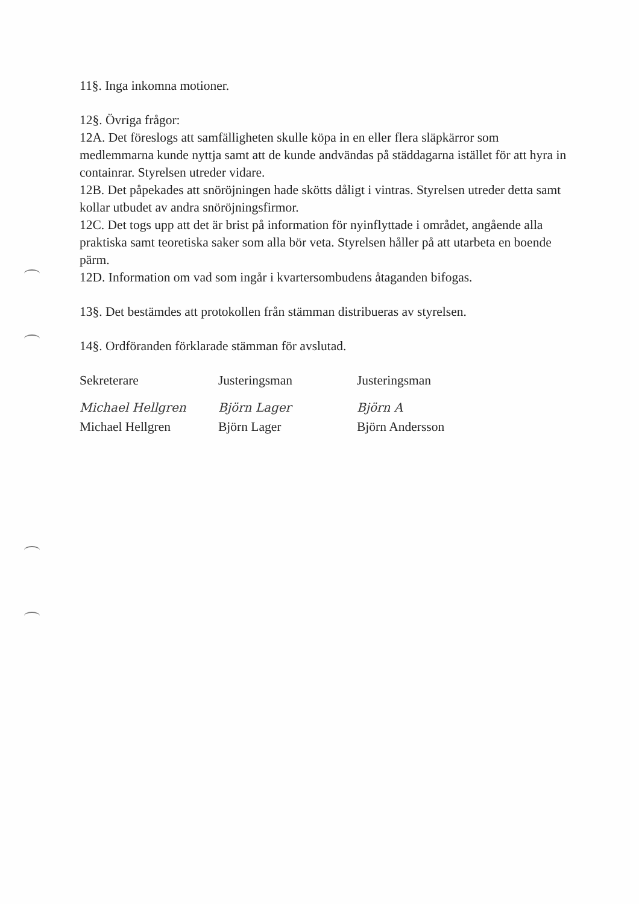11§. Inga inkomna motioner.
12§. Övriga frågor:
12A. Det föreslogs att samfälligheten skulle köpa in en eller flera släpkärror som medlemmarna kunde nyttja samt att de kunde andvändas på städdagarna istället för att hyra in containrar. Styrelsen utreder vidare.
12B. Det påpekades att snöröjningen hade skötts dåligt i vintras. Styrelsen utreder detta samt kollar utbudet av andra snöröjningsfirmor.
12C. Det togs upp att det är brist på information för nyinflyttade i området, angående alla praktiska samt teoretiska saker som alla bör veta. Styrelsen håller på att utarbeta en boende pärm.
12D. Information om vad som ingår i kvartersombudens åtaganden bifogas.
13§. Det bestämdes att protokollen från stämman distribueras av styrelsen.
14§. Ordföranden förklarade stämman för avslutad.
Sekreterare
Michael Hellgren
Michael Hellgren
Justeringsman
Björn Lager
Björn Lager
Justeringsman
Björn A
Björn Andersson